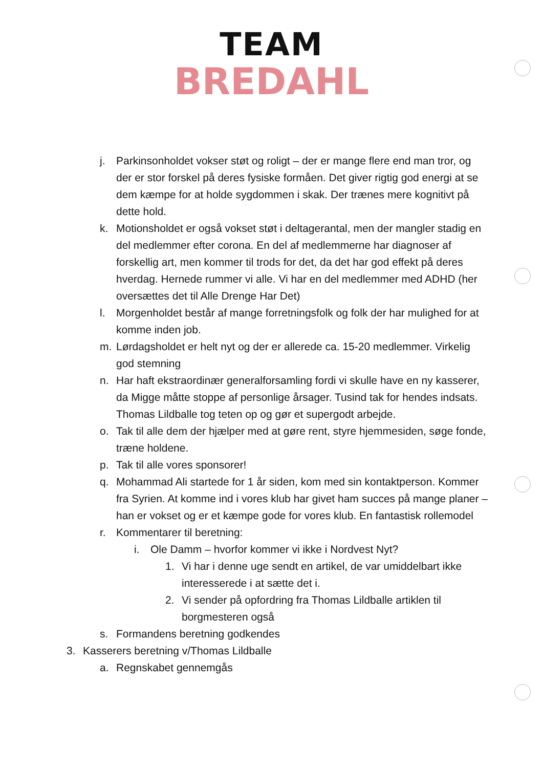TEAM
BREDAHL
j. Parkinsonholdet vokser støt og roligt – der er mange flere end man tror, og der er stor forskel på deres fysiske formåen. Det giver rigtig god energi at se dem kæmpe for at holde sygdommen i skak. Der trænes mere kognitivt på dette hold.
k. Motionsholdet er også vokset støt i deltagerantal, men der mangler stadig en del medlemmer efter corona. En del af medlemmerne har diagnoser af forskellig art, men kommer til trods for det, da det har god effekt på deres hverdag. Hernede rummer vi alle. Vi har en del medlemmer med ADHD (her oversættes det til Alle Drenge Har Det)
l. Morgenholdet består af mange forretningsfolk og folk der har mulighed for at komme inden job.
m. Lørdagsholdet er helt nyt og der er allerede ca. 15-20 medlemmer. Virkelig god stemning
n. Har haft ekstraordinær generalforsamling fordi vi skulle have en ny kasserer, da Migge måtte stoppe af personlige årsager. Tusind tak for hendes indsats. Thomas Lildballe tog teten op og gør et supergodt arbejde.
o. Tak til alle dem der hjælper med at gøre rent, styre hjemmesiden, søge fonde, træne holdene.
p. Tak til alle vores sponsorer!
q. Mohammad Ali startede for 1 år siden, kom med sin kontaktperson. Kommer fra Syrien. At komme ind i vores klub har givet ham succes på mange planer – han er vokset og er et kæmpe gode for vores klub. En fantastisk rollemodel
r. Kommentarer til beretning:
i. Ole Damm – hvorfor kommer vi ikke i Nordvest Nyt?
1. Vi har i denne uge sendt en artikel, de var umiddelbart ikke interesserede i at sætte det i.
2. Vi sender på opfordring fra Thomas Lildballe artiklen til borgmesteren også
s. Formandens beretning godkendes
3. Kasserers beretning v/Thomas Lildballe
a. Regnskabet gennemgås